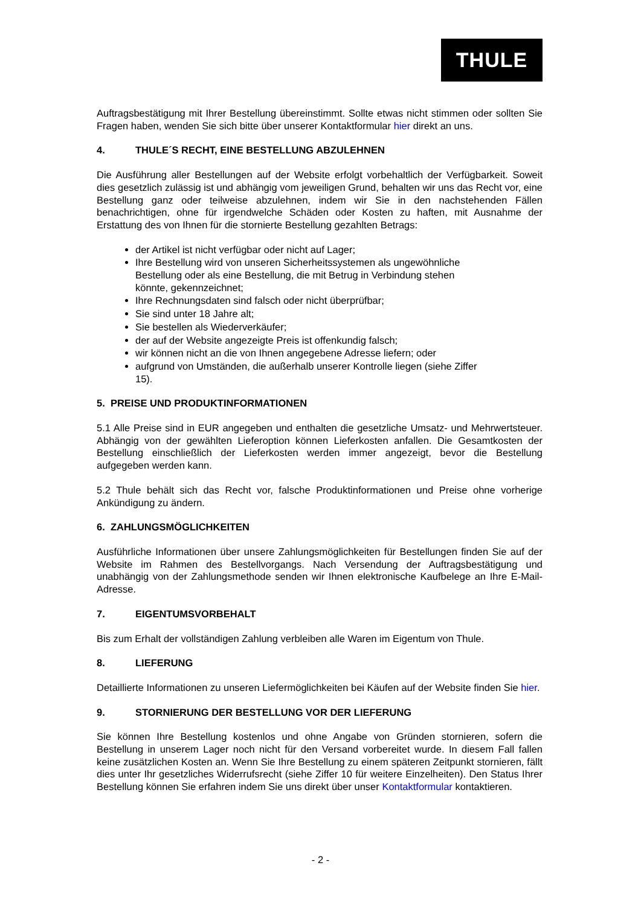THULE
Auftragsbestätigung mit Ihrer Bestellung übereinstimmt. Sollte etwas nicht stimmen oder sollten Sie Fragen haben, wenden Sie sich bitte über unserer Kontaktformular hier direkt an uns.
4. THULE´S RECHT, EINE BESTELLUNG ABZULEHNEN
Die Ausführung aller Bestellungen auf der Website erfolgt vorbehaltlich der Verfügbarkeit. Soweit dies gesetzlich zulässig ist und abhängig vom jeweiligen Grund, behalten wir uns das Recht vor, eine Bestellung ganz oder teilweise abzulehnen, indem wir Sie in den nachstehenden Fällen benachrichtigen, ohne für irgendwelche Schäden oder Kosten zu haften, mit Ausnahme der Erstattung des von Ihnen für die stornierte Bestellung gezahlten Betrags:
der Artikel ist nicht verfügbar oder nicht auf Lager;
Ihre Bestellung wird von unseren Sicherheitssystemen als ungewöhnliche Bestellung oder als eine Bestellung, die mit Betrug in Verbindung stehen könnte, gekennzeichnet;
Ihre Rechnungsdaten sind falsch oder nicht überprüfbar;
Sie sind unter 18 Jahre alt;
Sie bestellen als Wiederverkäufer;
der auf der Website angezeigte Preis ist offenkundig falsch;
wir können nicht an die von Ihnen angegebene Adresse liefern; oder
aufgrund von Umständen, die außerhalb unserer Kontrolle liegen (siehe Ziffer 15).
5. PREISE UND PRODUKTINFORMATIONEN
5.1 Alle Preise sind in EUR angegeben und enthalten die gesetzliche Umsatz- und Mehrwertsteuer. Abhängig von der gewählten Lieferoption können Lieferkosten anfallen. Die Gesamtkosten der Bestellung einschließlich der Lieferkosten werden immer angezeigt, bevor die Bestellung aufgegeben werden kann.
5.2 Thule behält sich das Recht vor, falsche Produktinformationen und Preise ohne vorherige Ankündigung zu ändern.
6. ZAHLUNGSMÖGLICHKEITEN
Ausführliche Informationen über unsere Zahlungsmöglichkeiten für Bestellungen finden Sie auf der Website im Rahmen des Bestellvorgangs. Nach Versendung der Auftragsbestätigung und unabhängig von der Zahlungsmethode senden wir Ihnen elektronische Kaufbelege an Ihre E-Mail-Adresse.
7. EIGENTUMSVORBEHALT
Bis zum Erhalt der vollständigen Zahlung verbleiben alle Waren im Eigentum von Thule.
8. LIEFERUNG
Detaillierte Informationen zu unseren Liefermöglichkeiten bei Käufen auf der Website finden Sie hier.
9. STORNIERUNG DER BESTELLUNG VOR DER LIEFERUNG
Sie können Ihre Bestellung kostenlos und ohne Angabe von Gründen stornieren, sofern die Bestellung in unserem Lager noch nicht für den Versand vorbereitet wurde. In diesem Fall fallen keine zusätzlichen Kosten an. Wenn Sie Ihre Bestellung zu einem späteren Zeitpunkt stornieren, fällt dies unter Ihr gesetzliches Widerrufsrecht (siehe Ziffer 10 für weitere Einzelheiten). Den Status Ihrer Bestellung können Sie erfahren indem Sie uns direkt über unser Kontaktformular kontaktieren.
- 2 -